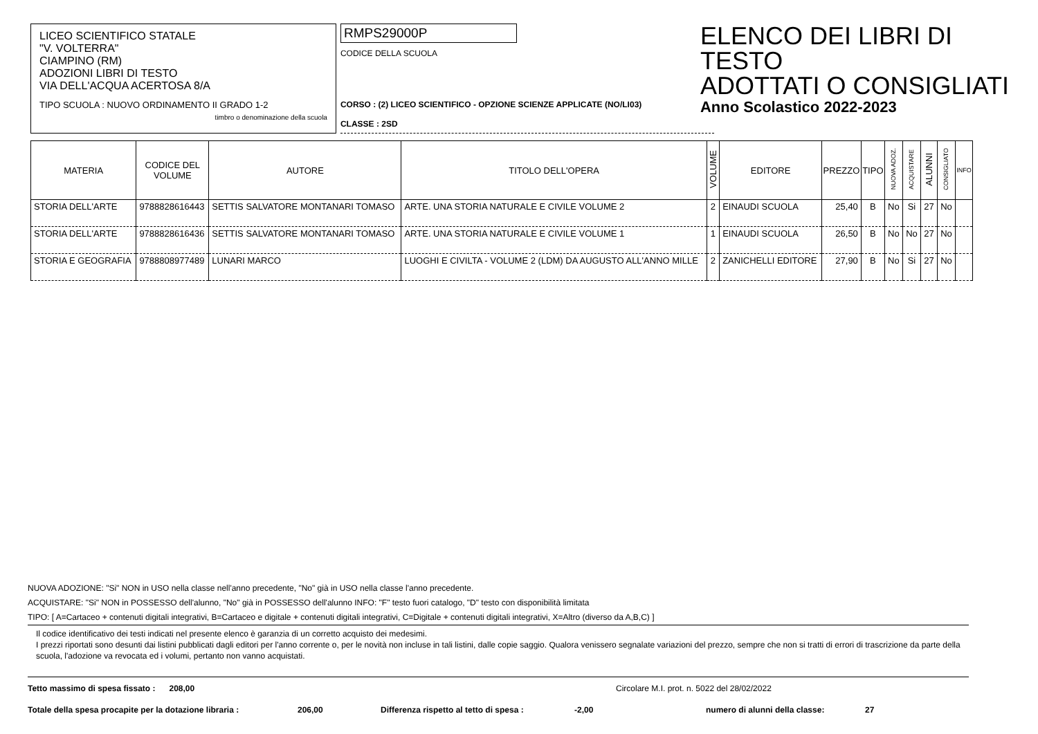LICEO SCIENTIFICO STATALE
"V. VOLTERRA"
CIAMPINO (RM)
ADOZIONI LIBRI DI TESTO
VIA DELL'ACQUA ACERTOSA 8/A
TIPO SCUOLA : NUOVO ORDINAMENTO II GRADO 1-2
timbro o denominazione della scuola
RMPS29000P
CODICE DELLA SCUOLA
CORSO : (2) LICEO SCIENTIFICO - OPZIONE SCIENZE APPLICATE (NO/LI03)
CLASSE : 2SD
ELENCO DEI LIBRI DI TESTO
ADOTTATI O CONSIGLIATI
Anno Scolastico 2022-2023
| MATERIA | CODICE DEL VOLUME | AUTORE | TITOLO DELL'OPERA | VOLUME | EDITORE | PREZZO | TIPO | NUOVA ADOZ. | ACQUISTARE | ALUNNI | CONSIGLIATO | INFO |
| --- | --- | --- | --- | --- | --- | --- | --- | --- | --- | --- | --- | --- |
| STORIA DELL'ARTE | 9788828616443 | SETTIS SALVATORE MONTANARI TOMASO | ARTE. UNA STORIA NATURALE E CIVILE VOLUME 2 | 2 | EINAUDI SCUOLA | 25,40 | B | No | Si | 27 | No | |
| STORIA DELL'ARTE | 9788828616436 | SETTIS SALVATORE MONTANARI TOMASO | ARTE. UNA STORIA NATURALE E CIVILE VOLUME 1 | 1 | EINAUDI SCUOLA | 26,50 | B | No | No | 27 | No | |
| STORIA E GEOGRAFIA | 9788808977489 | LUNARI MARCO | LUOGHI E CIVILTA - VOLUME 2 (LDM) DA AUGUSTO ALL'ANNO MILLE | 2 | ZANICHELLI EDITORE | 27,90 | B | No | Si | 27 | No | |
NUOVA ADOZIONE: "Si" NON in USO nella classe nell'anno precedente, "No" già in USO nella classe l'anno precedente.
ACQUISTARE: "Si" NON in POSSESSO dell'alunno, "No" già in POSSESSO dell'alunno INFO: "F" testo fuori catalogo, "D" testo con disponibilità limitata
TIPO: [ A=Cartaceo + contenuti digitali integrativi, B=Cartaceo e digitale + contenuti digitali integrativi, C=Digitale + contenuti digitali integrativi, X=Altro (diverso da A,B,C) ]
Il codice identificativo dei testi indicati nel presente elenco è garanzia di un corretto acquisto dei medesimi.
I prezzi riportati sono desunti dai listini pubblicati dagli editori per l'anno corrente o, per le novità non incluse in tali listini, dalle copie saggio. Qualora venissero segnalate variazioni del prezzo, sempre che non si tratti di errori di trascrizione da parte della scuola, l'adozione va revocata ed i volumi, pertanto non vanno acquistati.
Tetto massimo di spesa fissato : 208,00 Circolare M.I. prot. n. 5022 del 28/02/2022
Totale della spesa procapite per la dotazione libraria : 206,00 Differenza rispetto al tetto di spesa : -2,00 numero di alunni della classe: 27